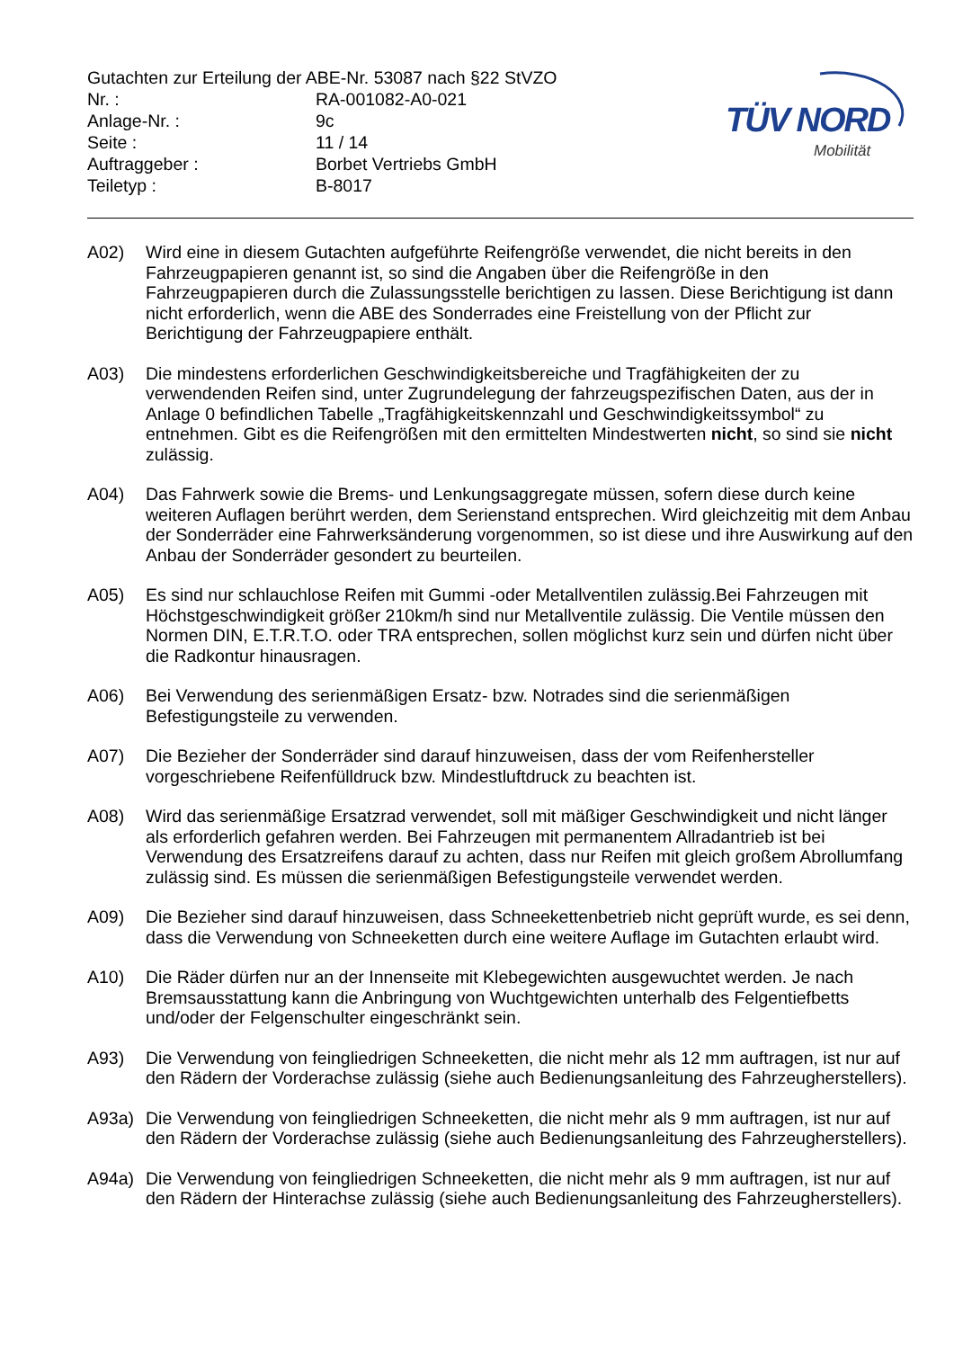TÜV NORD
Mobilität
Gutachten zur Erteilung der ABE-Nr. 53087 nach §22 StVZO
| Nr. : | RA-001082-A0-021 |
| Anlage-Nr. : | 9c |
| Seite : | 11 / 14 |
| Auftraggeber : | Borbet Vertriebs GmbH |
| Teiletyp : | B-8017 |
A02) Wird eine in diesem Gutachten aufgeführte Reifengröße verwendet, die nicht bereits in den Fahrzeugpapieren genannt ist, so sind die Angaben über die Reifengröße in den Fahrzeugpapieren durch die Zulassungsstelle berichtigen zu lassen. Diese Berichtigung ist dann nicht erforderlich, wenn die ABE des Sonderrades eine Freistellung von der Pflicht zur Berichtigung der Fahrzeugpapiere enthält.
A03) Die mindestens erforderlichen Geschwindigkeitsbereiche und Tragfähigkeiten der zu verwendenden Reifen sind, unter Zugrundelegung der fahrzeugspezifischen Daten, aus der in Anlage 0 befindlichen Tabelle „Tragfähigkeitskennzahl und Geschwindigkeitssymbol“ zu entnehmen. Gibt es die Reifengrößen mit den ermittelten Mindestwerten nicht, so sind sie nicht zulässig.
A04) Das Fahrwerk sowie die Brems- und Lenkungsaggregate müssen, sofern diese durch keine weiteren Auflagen berührt werden, dem Serienstand entsprechen. Wird gleichzeitig mit dem Anbau der Sonderräder eine Fahrwerksänderung vorgenommen, so ist diese und ihre Auswirkung auf den Anbau der Sonderräder gesondert zu beurteilen.
A05) Es sind nur schlauchlose Reifen mit Gummi -oder Metallventilen zulässig.Bei Fahrzeugen mit Höchstgeschwindigkeit größer 210km/h sind nur Metallventile zulässig. Die Ventile müssen den Normen DIN, E.T.R.T.O. oder TRA entsprechen, sollen möglichst kurz sein und dürfen nicht über die Radkontur hinausragen.
A06) Bei Verwendung des serienmäßigen Ersatz- bzw. Notrades sind die serienmäßigen Befestigungsteile zu verwenden.
A07) Die Bezieher der Sonderräder sind darauf hinzuweisen, dass der vom Reifenhersteller vorgeschriebene Reifenfülldruck bzw. Mindestluftdruck zu beachten ist.
A08) Wird das serienmäßige Ersatzrad verwendet, soll mit mäßiger Geschwindigkeit und nicht länger als erforderlich gefahren werden. Bei Fahrzeugen mit permanentem Allradantrieb ist bei Verwendung des Ersatzreifens darauf zu achten, dass nur Reifen mit gleich großem Abrollumfang zulässig sind. Es müssen die serienmäßigen Befestigungsteile verwendet werden.
A09) Die Bezieher sind darauf hinzuweisen, dass Schneekettenbetrieb nicht geprüft wurde, es sei denn, dass die Verwendung von Schneeketten durch eine weitere Auflage im Gutachten erlaubt wird.
A10) Die Räder dürfen nur an der Innenseite mit Klebegewichten ausgewuchtet werden. Je nach Bremsausstattung kann die Anbringung von Wuchtgewichten unterhalb des Felgentiefbetts und/oder der Felgenschulter eingeschränkt sein.
A93) Die Verwendung von feingliedrigen Schneeketten, die nicht mehr als 12 mm auftragen, ist nur auf den Rädern der Vorderachse zulässig (siehe auch Bedienungsanleitung des Fahrzeugherstellers).
A93a) Die Verwendung von feingliedrigen Schneeketten, die nicht mehr als 9 mm auftragen, ist nur auf den Rädern der Vorderachse zulässig (siehe auch Bedienungsanleitung des Fahrzeugherstellers).
A94a) Die Verwendung von feingliedrigen Schneeketten, die nicht mehr als 9 mm auftragen, ist nur auf den Rädern der Hinterachse zulässig (siehe auch Bedienungsanleitung des Fahrzeugherstellers).